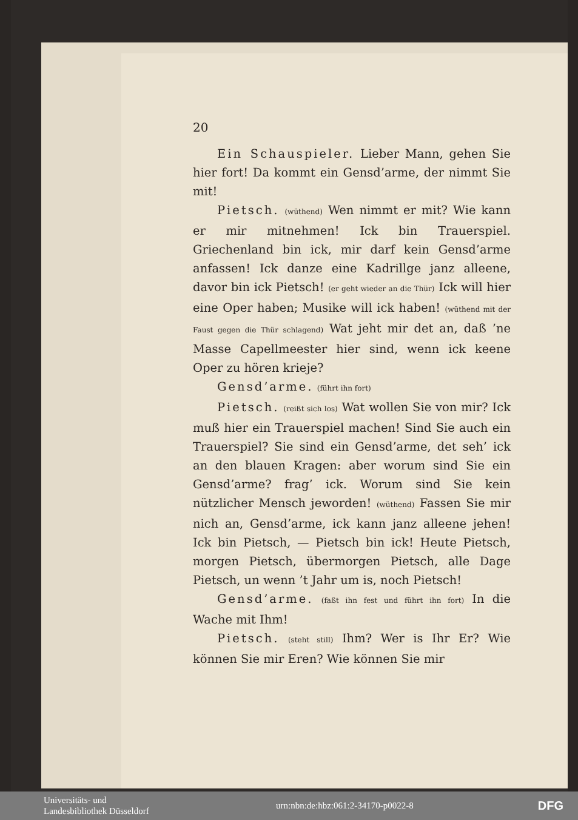20
Ein Schauspieler. Lieber Mann, gehen Sie hier fort! Da kommt ein Gensd’arme, der nimmt Sie mit!
Pietsch. (wüthend) Wen nimmt er mit? Wie kann er mir mitnehmen! Ick bin Trauerspiel. Griechenland bin ick, mir darf kein Gensd’arme anfassen! Ick danze eine Kadrillge janz alleene, davor bin ick Pietsch! (er geht wieder an die Thür) Ick will hier eine Oper haben; Musike will ick haben! (wüthend mit der Faust gegen die Thür schlagend) Wat jeht mir det an, daß ’ne Masse Capellmeester hier sind, wenn ick keene Oper zu hören krieje?
Gensd’arme. (führt ihn fort)
Pietsch. (reißt sich los) Wat wollen Sie von mir? Ick muß hier ein Trauerspiel machen! Sind Sie auch ein Trauerspiel? Sie sind ein Gensd’arme, det seh’ ick an den blauen Kragen: aber worum sind Sie ein Gensd’arme? frag’ ick. Worum sind Sie kein nützlicher Mensch jeworden! (wüthend) Fassen Sie mir nich an, Gensd’arme, ick kann janz alleene jehen! Ick bin Pietsch, — Pietsch bin ick! Heute Pietsch, morgen Pietsch, übermorgen Pietsch, alle Dage Pietsch, un wenn ’t Jahr um is, noch Pietsch!
Gensd’arme. (faßt ihn fest und führt ihn fort) In die Wache mit Ihm!
Pietsch. (steht still) Ihm? Wer is Ihr Er? Wie können Sie mir Eren? Wie können Sie mir
Universitäts- und
Landesbibliothek Düsseldorf
urn:nbn:de:hbz:061:2-34170-p0022-8
DFG